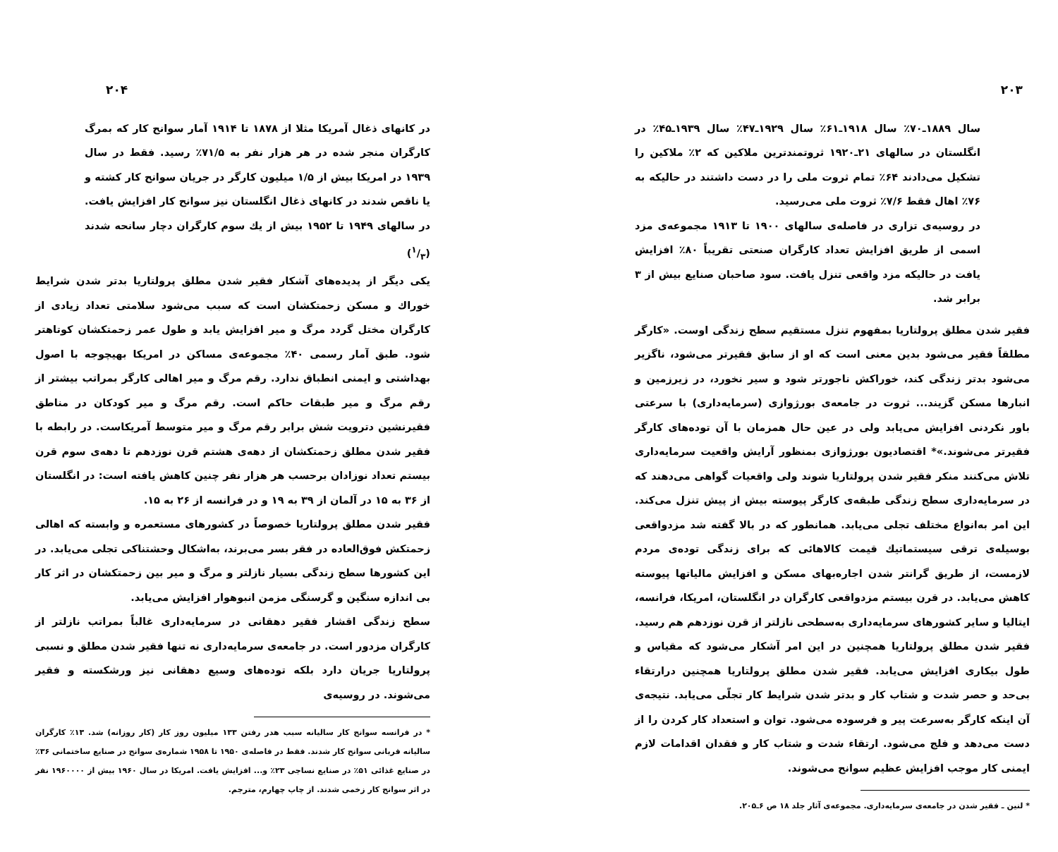۲۰۳
سال ۱۸۸۹ـ۷۰٪ سال ۱۹۱۸ـ۶۱٪ سال ۱۹۲۹ـ۴۷٪ سال ۱۹۳۹ـ۴۵٪ در انگلستان در سالهای ۲۱ـ۱۹۲۰ ثروتمندترین ملاکین که ۲٪ ملاکین را تشکیل می‌دادند ۶۴٪ تمام ثروت ملی را در دست داشتند در حالیکه به ۷۶٪ اهال فقط ۷/۶٪ ثروت ملی می‌رسید.
در روسیه‌ی تزاری در فاصله‌ی سالهای ۱۹۰۰ تا ۱۹۱۳ مجموعه‌ی مزد اسمی از طریق افزایش تعداد کارگران صنعتی تقریباً ۸۰٪ افزایش یافت در حالیکه مزد واقعی تنزل یافت. سود صاحبان صنایع بیش از ۳ برابر شد.
فقیر شدن مطلق پرولتاریا بمفهوم تنزل مستقیم سطح زندگی اوست. «کارگر مطلقاً فقیر می‌شود بدین معنی است که او از سابق فقیرتر می‌شود، ناگزیر می‌شود بدتر زندگی کند، خوراکش ناجورتر شود و سیر نخورد، در زیرزمین و انبارها مسکن گزیند... ثروت در جامعه‌ی بورژوازی (سرمایه‌داری) با سرعتی باور نکردنی افزایش می‌یابد ولی در عین حال همزمان با آن توده‌های کارگر فقیرتر می‌شوند.»* اقتصادیون بورژوازی بمنظور آرایش واقعیت سرمایه‌داری تلاش می‌کنند منکر فقیر شدن پرولتاریا شوند ولی واقعیات گواهی می‌دهند که در سرمایه‌داری سطح زندگی طبقه‌ی کارگر پیوسته بیش از پیش تنزل می‌کند. این امر به‌انواع مختلف تجلی می‌یابد. همانطور که در بالا گفته شد مزدواقعی بوسیله‌ی ترقی سیستماتیك قیمت کالاهائی که برای زندگی توده‌ی مردم لازمست، از طریق گرانتر شدن اجاره‌بهای مسکن و افزایش مالیاتها پیوسته کاهش می‌یابد. در قرن بیستم مزدواقعی کارگران در انگلستان، امریکا، فرانسه، ایتالیا و سایر کشورهای سرمایه‌داری به‌سطحی نازلتر از قرن نوزدهم هم رسید. فقیر شدن مطلق پرولتاریا همچنین در این امر آشکار می‌شود که مقیاس و طول بیکاری افزایش می‌یابد. فقیر شدن مطلق پرولتاریا همچنین درارتقاء بی‌حد و حصر شدت و شتاب کار و بدتر شدن شرایط کار تجلّی می‌یابد. نتیجه‌ی آن اینکه کارگر به‌سرعت پیر و فرسوده می‌شود. توان و استعداد کار کردن را از دست می‌دهد و فلج می‌شود. ارتقاء شدت و شتاب کار و فقدان اقدامات لازم ایمنی کار موجب افزایش عظیم سوانح می‌شوند.
* لنین ـ فقیر شدن در جامعه‌ی سرمایه‌داری. مجموعه‌ی آثار جلد ۱۸ ص ۶ـ۲۰۵.
۲۰۴
در کانهای ذغال آمریکا مثلا از ۱۸۷۸ تا ۱۹۱۴ آمار سوانح کار که بمرگ کارگران منجر شده در هر هزار نفر به ۷۱/۵٪ رسید. فقط در سال ۱۹۳۹ در امریکا بیش از ۱/۵ میلیون کارگر در جریان سوانح کار کشته و یا ناقص شدند در کانهای ذغال انگلستان نیز سوانح کار افزایش یافت. در سالهای ۱۹۴۹ تا ۱۹۵۲ بیش از یك سوم کارگران دچار سانحه شدند (۱/۳)
یکی دیگر از پدیده‌های آشکار فقیر شدن مطلق پرولتاریا بدتر شدن شرایط خوراك و مسکن زحمتکشان است که سبب می‌شود سلامتی تعداد زیادی از کارگران مختل گردد مرگ و میر افزایش یابد و طول عمر زحمتکشان کوتاهتر شود. طبق آمار رسمی ۴۰٪ مجموعه‌ی مساکن در امریکا بهیچوجه با اصول بهداشتی و ایمنی انطباق ندارد. رقم مرگ و میر اهالی کارگر بمراتب بیشتر از رقم مرگ و میر طبقات حاکم است. رقم مرگ و میر کودکان در مناطق فقیرنشین دترویت شش برابر رقم مرگ و میر متوسط آمریکاست. در رابطه با فقیر شدن مطلق زحمتکشان از دهه‌ی هشتم قرن نوزدهم تا دهه‌ی سوم قرن بیستم تعداد نوزادان برحسب هر هزار نفر چنین کاهش یافته است: در انگلستان از ۳۶ به ۱۵ در آلمان از ۳۹ به ۱۹ و در فرانسه از ۲۶ به ۱۵.
فقیر شدن مطلق پرولتاریا خصوصاً در کشورهای مستعمره و وابسته که اهالی زحمتکش فوق‌العاده در فقر بسر می‌برند، به‌اشکال وحشتناکی تجلی می‌یابد. در این کشورها سطح زندگی بسیار نازلتر و مرگ و میر بین زحمتکشان در اثر کار بی اندازه سنگین و گرسنگی مزمن انبوهوار افزایش می‌یابد.
سطح زندگی اقشار فقیر دهقانی در سرمایه‌داری غالباً بمراتب نازلتر از کارگران مزدور است. در جامعه‌ی سرمایه‌داری نه تنها فقیر شدن مطلق و نسبی پرولتاریا جریان دارد بلکه توده‌های وسیع دهقانی نیز ورشکسته و فقیر می‌شوند. در روسیه‌ی
* در فرانسه سوانح کار سالیانه سبب هدر رفتن ۱۳۳ میلیون روز کار (کار روزانه) شد. ۱۳٪ کارگران سالیانه قربانی سوانح کار شدند. فقط در فاصله‌ی ۱۹۵۰ تا ۱۹۵۸ شماره‌ی سوانح در صنایع ساختمانی ۳۶٪ در صنایع غذائی ۵۱٪ در صنایع نساجی ۲۳٪ و... افزایش یافت. امریکا در سال ۱۹۶۰ بیش از ۱۹۶۰۰۰۰ نفر در اثر سوانح کار زخمی شدند. از چاپ چهارم، مترجم.